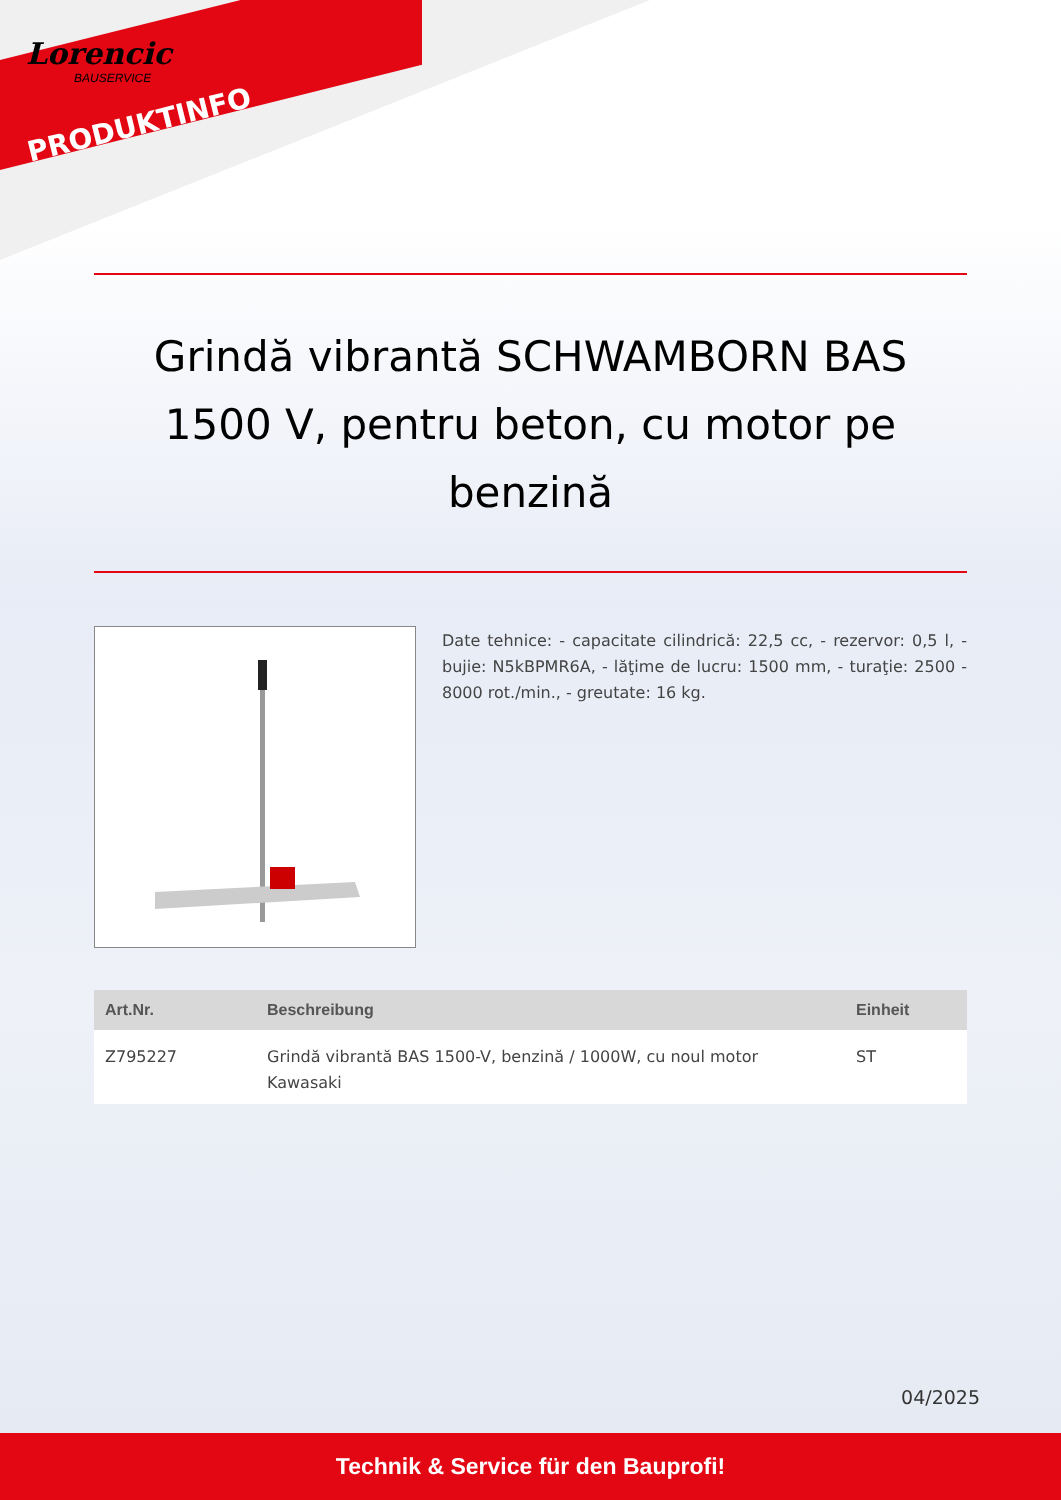Lorencic
BAUSERVICE
PRODUKTINFO
Grindă vibrantă SCHWAMBORN BAS 1500 V, pentru beton, cu motor pe benzină
Date tehnice: - capacitate cilindrică: 22,5 cc, - rezervor: 0,5 l, - bujie: N5kBPMR6A, - lăţime de lucru: 1500 mm, - turaţie: 2500 - 8000 rot./min., - greutate: 16 kg.
| Art.Nr. | Beschreibung | Einheit |
| --- | --- | --- |
| Z795227 | Grindă vibrantă BAS 1500-V, benzină / 1000W, cu noul motor Kawasaki | ST |
04/2025
Technik & Service für den Bauprofi!